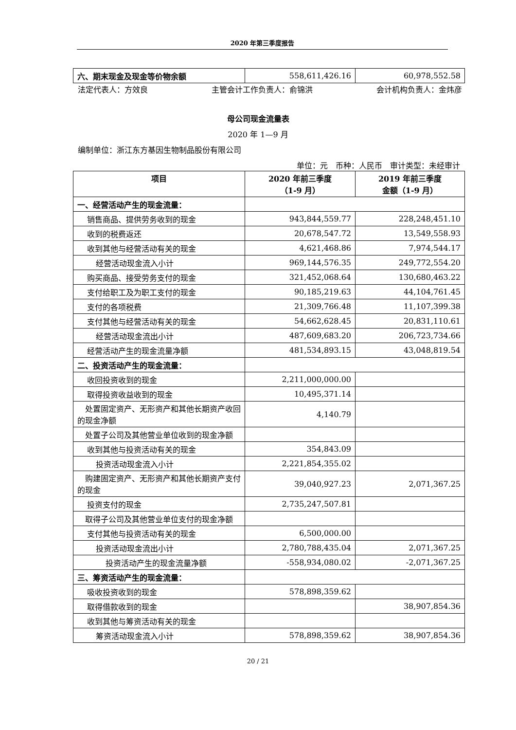2020 年第三季度报告
| 六、期末现金及现金等价物余额 | 558,611,426.16 | 60,978,552.58 |
法定代表人：方效良 主管会计工作负责人：俞锦洪 会计机构负责人：金炜彦
母公司现金流量表
2020 年 1—9 月
编制单位：浙江东方基因生物制品股份有限公司
单位：元　币种：人民币　审计类型：未经审计
| 项目 | 2020 年前三季度 （1-9 月） | 2019 年前三季度 金额（1-9 月） |
| --- | --- | --- |
| 一、经营活动产生的现金流量： | | |
| 销售商品、提供劳务收到的现金 | 943,844,559.77 | 228,248,451.10 |
| 收到的税费返还 | 20,678,547.72 | 13,549,558.93 |
| 收到其他与经营活动有关的现金 | 4,621,468.86 | 7,974,544.17 |
| 经营活动现金流入小计 | 969,144,576.35 | 249,772,554.20 |
| 购买商品、接受劳务支付的现金 | 321,452,068.64 | 130,680,463.22 |
| 支付给职工及为职工支付的现金 | 90,185,219.63 | 44,104,761.45 |
| 支付的各项税费 | 21,309,766.48 | 11,107,399.38 |
| 支付其他与经营活动有关的现金 | 54,662,628.45 | 20,831,110.61 |
| 经营活动现金流出小计 | 487,609,683.20 | 206,723,734.66 |
| 经营活动产生的现金流量净额 | 481,534,893.15 | 43,048,819.54 |
| 二、投资活动产生的现金流量： | | |
| 收回投资收到的现金 | 2,211,000,000.00 | |
| 取得投资收益收到的现金 | 10,495,371.14 | |
| 处置固定资产、无形资产和其他长期资产收回的现金净额 | 4,140.79 | |
| 处置子公司及其他营业单位收到的现金净额 | | |
| 收到其他与投资活动有关的现金 | 354,843.09 | |
| 投资活动现金流入小计 | 2,221,854,355.02 | |
| 购建固定资产、无形资产和其他长期资产支付的现金 | 39,040,927.23 | 2,071,367.25 |
| 投资支付的现金 | 2,735,247,507.81 | |
| 取得子公司及其他营业单位支付的现金净额 | | |
| 支付其他与投资活动有关的现金 | 6,500,000.00 | |
| 投资活动现金流出小计 | 2,780,788,435.04 | 2,071,367.25 |
| 投资活动产生的现金流量净额 | -558,934,080.02 | -2,071,367.25 |
| 三、筹资活动产生的现金流量： | | |
| 吸收投资收到的现金 | 578,898,359.62 | |
| 取得借款收到的现金 | | 38,907,854.36 |
| 收到其他与筹资活动有关的现金 | | |
| 筹资活动现金流入小计 | 578,898,359.62 | 38,907,854.36 |
20 / 21